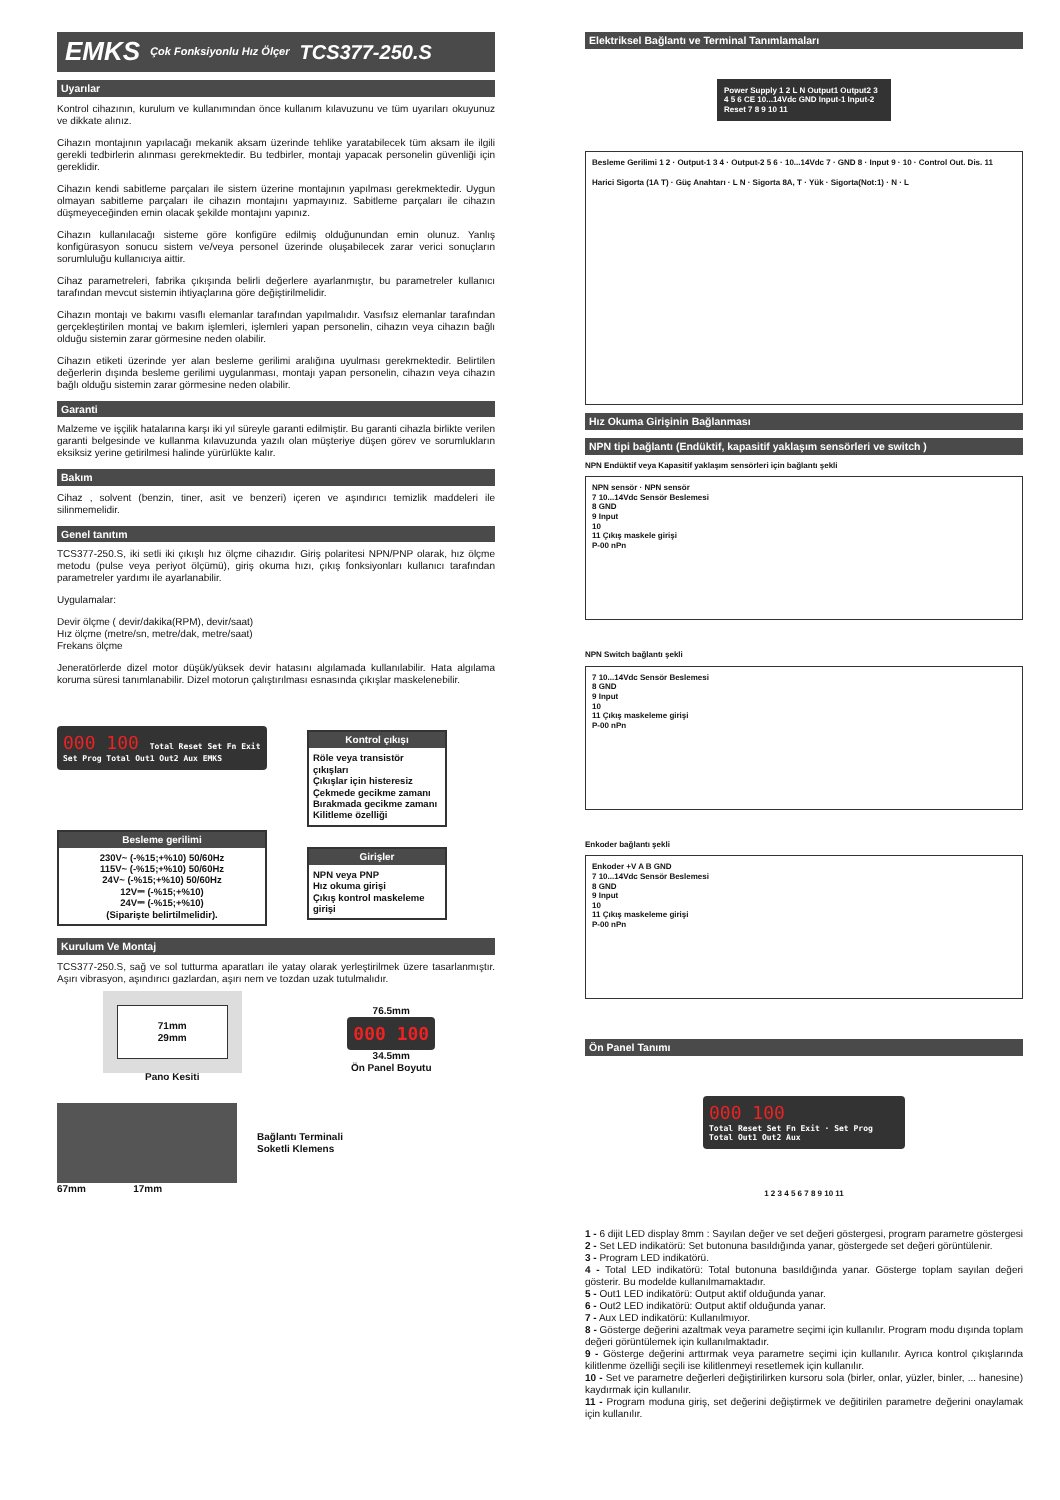EMKS Çok Fonksiyonlu Hız Ölçer TCS377-250.S
Uyarılar
Kontrol cihazının, kurulum ve kullanımından önce kullanım kılavuzunu ve tüm uyarıları okuyunuz ve dikkate alınız.
Cihazın montajının yapılacağı mekanik aksam üzerinde tehlike yaratabilecek tüm aksam ile ilgili gerekli tedbirlerin alınması gerekmektedir. Bu tedbirler, montajı yapacak personelin güvenliği için gereklidir.
Cihazın kendi sabitleme parçaları ile sistem üzerine montajının yapılması gerekmektedir. Uygun olmayan sabitleme parçaları ile cihazın montajını yapmayınız. Sabitleme parçaları ile cihazın düşmeyeceğinden emin olacak şekilde montajını yapınız.
Cihazın kullanılacağı sisteme göre konfigüre edilmiş olduğunundan emin olunuz. Yanlış konfigürasyon sonucu sistem ve/veya personel üzerinde oluşabilecek zarar verici sonuçların sorumluluğu kullanıcıya aittir.
Cihaz parametreleri, fabrika çıkışında belirli değerlere ayarlanmıştır, bu parametreler kullanıcı tarafından mevcut sistemin ihtiyaçlarına göre değiştirilmelidir.
Cihazın montajı ve bakımı vasıflı elemanlar tarafından yapılmalıdır. Vasıfsız elemanlar tarafından gerçekleştirilen montaj ve bakım işlemleri, işlemleri yapan personelin, cihazın veya cihazın bağlı olduğu sistemin zarar görmesine neden olabilir.
Cihazın etiketi üzerinde yer alan besleme gerilimi aralığına uyulması gerekmektedir. Belirtilen değerlerin dışında besleme gerilimi uygulanması, montajı yapan personelin, cihazın veya cihazın bağlı olduğu sistemin zarar görmesine neden olabilir.
Garanti
Malzeme ve işçilik hatalarına karşı iki yıl süreyle garanti edilmiştir. Bu garanti cihazla birlikte verilen garanti belgesinde ve kullanma kılavuzunda yazılı olan müşteriye düşen görev ve sorumlukların eksiksiz yerine getirilmesi halinde yürürlükte kalır.
Bakım
Cihaz , solvent (benzin, tiner, asit ve benzeri) içeren ve aşındırıcı temizlik maddeleri ile silinmemelidir.
Genel tanıtım
TCS377-250.S, iki setli iki çıkışlı hız ölçme cihazıdır. Giriş polaritesi NPN/PNP olarak, hız ölçme metodu (pulse veya periyot ölçümü), giriş okuma hızı, çıkış fonksiyonları kullanıcı tarafından parametreler yardımı ile ayarlanabilir.
Uygulamalar:
Devir ölçme ( devir/dakika(RPM), devir/saat)
Hız ölçme (metre/sn, metre/dak, metre/saat)
Frekans ölçme
Jeneratörlerde dizel motor düşük/yüksek devir hatasını algılamada kullanılabilir. Hata algılama koruma süresi tanımlanabilir. Dizel motorun çalıştırılması esnasında çıkışlar maskelenebilir.
000 100 Total Reset Set Fn Exit
Set Prog Total Out1 Out2 Aux EMKS
Besleme gerilimi
230V~ (-%15;+%10) 50/60Hz
115V~ (-%15;+%10) 50/60Hz
24V~ (-%15;+%10) 50/60Hz
12V⎓ (-%15;+%10)
24V⎓ (-%15;+%10)
(Siparişte belirtilmelidir).
Kontrol çıkışı
Röle veya transistör çıkışları
Çıkışlar için histeresiz
Çekmede gecikme zamanı
Bırakmada gecikme zamanı
Kilitleme özelliği
Girişler
NPN veya PNP
Hız okuma girişi
Çıkış kontrol maskeleme girişi
Kurulum Ve Montaj
TCS377-250.S, sağ ve sol tutturma aparatları ile yatay olarak yerleştirilmek üzere tasarlanmıştır. Aşırı vibrasyon, aşındırıcı gazlardan, aşırı nem ve tozdan uzak tutulmalıdır.
71mm
29mm
Pano Kesiti
76.5mm
000 100
34.5mm
Ön Panel Boyutu
Bağlantı Terminali
Soketli Klemens
67mm 17mm
Elektriksel Bağlantı ve Terminal Tanımlamaları
Power Supply 1 2 L N Output1 Output2 3 4 5 6 CE 10...14Vdc GND Input-1 Input-2 Reset 7 8 9 10 11
Besleme Gerilimi 1 2 · Output-1 3 4 · Output-2 5 6 · 10...14Vdc 7 · GND 8 · Input 9 · 10 · Control Out. Dis. 11
Harici Sigorta (1A T) · Güç Anahtarı · L N · Sigorta 8A, T · Yük · Sigorta(Not:1) · N · L
Hız Okuma Girişinin Bağlanması
NPN tipi bağlantı (Endüktif, kapasitif yaklaşım sensörleri ve switch )
NPN Endüktif veya Kapasitif yaklaşım sensörleri için bağlantı şekli
NPN sensör · NPN sensör
7 10...14Vdc Sensör Beslemesi
8 GND
9 Input
10
11 Çıkış maskele girişi
P-00 nPn
NPN Switch bağlantı şekli
7 10...14Vdc Sensör Beslemesi
8 GND
9 Input
10
11 Çıkış maskeleme girişi
P-00 nPn
Enkoder bağlantı şekli
Enkoder +V A B GND
7 10...14Vdc Sensör Beslemesi
8 GND
9 Input
10
11 Çıkış maskeleme girişi
P-00 nPn
Ön Panel Tanımı
000 100
Total Reset Set Fn Exit · Set Prog Total Out1 Out2 Aux
1 2 3 4 5 6 7 8 9 10 11
1 - 6 dijit LED display 8mm : Sayılan değer ve set değeri göstergesi, program parametre göstergesi
2 - Set LED indikatörü: Set butonuna basıldığında yanar, göstergede set değeri görüntülenir.
3 - Program LED indikatörü.
4 - Total LED indikatörü: Total butonuna basıldığında yanar. Gösterge toplam sayılan değeri gösterir. Bu modelde kullanılmamaktadır.
5 - Out1 LED indikatörü: Output aktif olduğunda yanar.
6 - Out2 LED indikatörü: Output aktif olduğunda yanar.
7 - Aux LED indikatörü: Kullanılmıyor.
8 - Gösterge değerini azaltmak veya parametre seçimi için kullanılır. Program modu dışında toplam değeri görüntülemek için kullanılmaktadır.
9 - Gösterge değerini arttırmak veya parametre seçimi için kullanılır. Ayrıca kontrol çıkışlarında kilitlenme özelliği seçili ise kilitlenmeyi resetlemek için kullanılır.
10 - Set ve parametre değerleri değiştirilirken kursoru sola (birler, onlar, yüzler, binler, ... hanesine) kaydırmak için kullanılır.
11 - Program moduna giriş, set değerini değiştirmek ve değitirilen parametre değerini onaylamak için kullanılır.